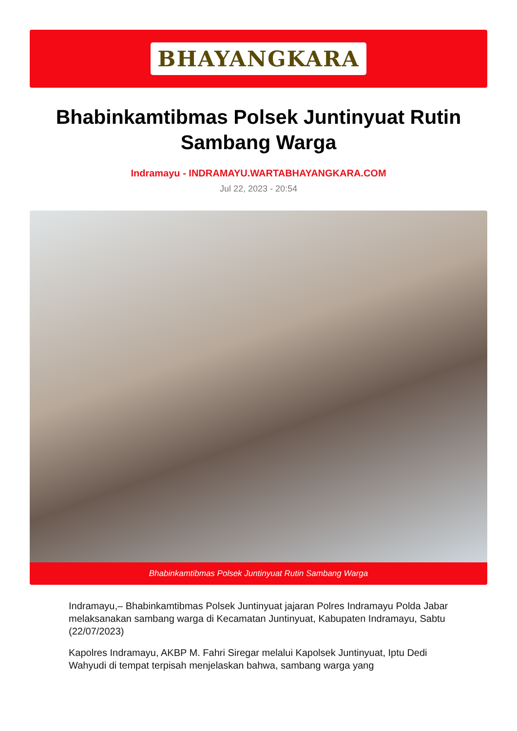BHAYANGKARA
Bhabinkamtibmas Polsek Juntinyuat Rutin Sambang Warga
Indramayu - INDRAMAYU.WARTABHAYANGKARA.COM
Jul 22, 2023 - 20:54
Bhabinkamtibmas Polsek Juntinyuat Rutin Sambang Warga
Indramayu,– Bhabinkamtibmas Polsek Juntinyuat jajaran Polres Indramayu Polda Jabar melaksanakan sambang warga di Kecamatan Juntinyuat, Kabupaten Indramayu, Sabtu (22/07/2023)
Kapolres Indramayu, AKBP M. Fahri Siregar melalui Kapolsek Juntinyuat, Iptu Dedi Wahyudi di tempat terpisah menjelaskan bahwa, sambang warga yang